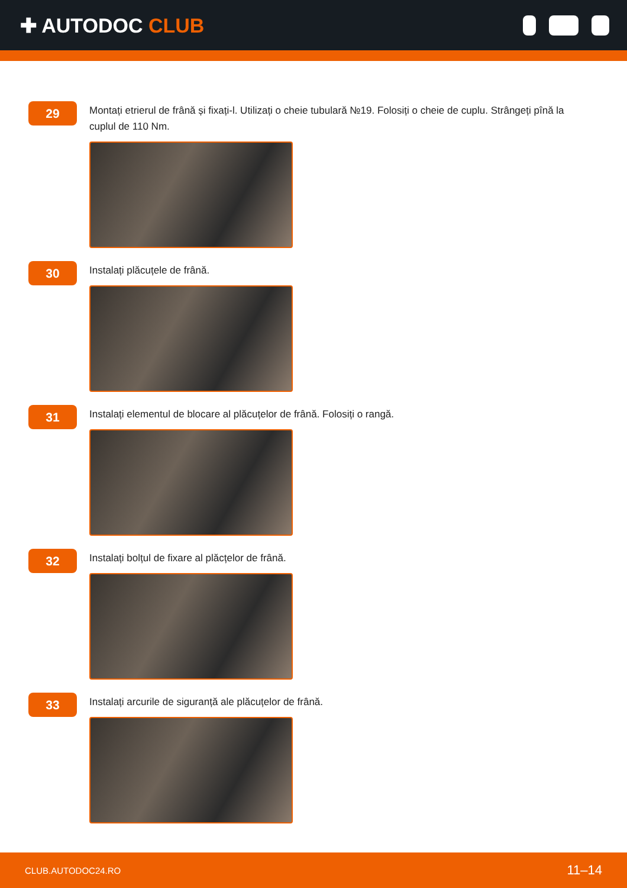✚ AUTODOC CLUB
29
Montați etrierul de frână și fixați-l. Utilizați o cheie tubulară №19. Folosiți o cheie de cuplu. Strângeți pînă la cuplul de 110 Nm.
30
Instalați plăcuțele de frână.
31
Instalați elementul de blocare al plăcuțelor de frână. Folosiți o rangă.
32
Instalați bolțul de fixare al plăcțelor de frână.
33
Instalați arcurile de siguranță ale plăcuțelor de frână.
CLUB.AUTODOC24.RO 11–14